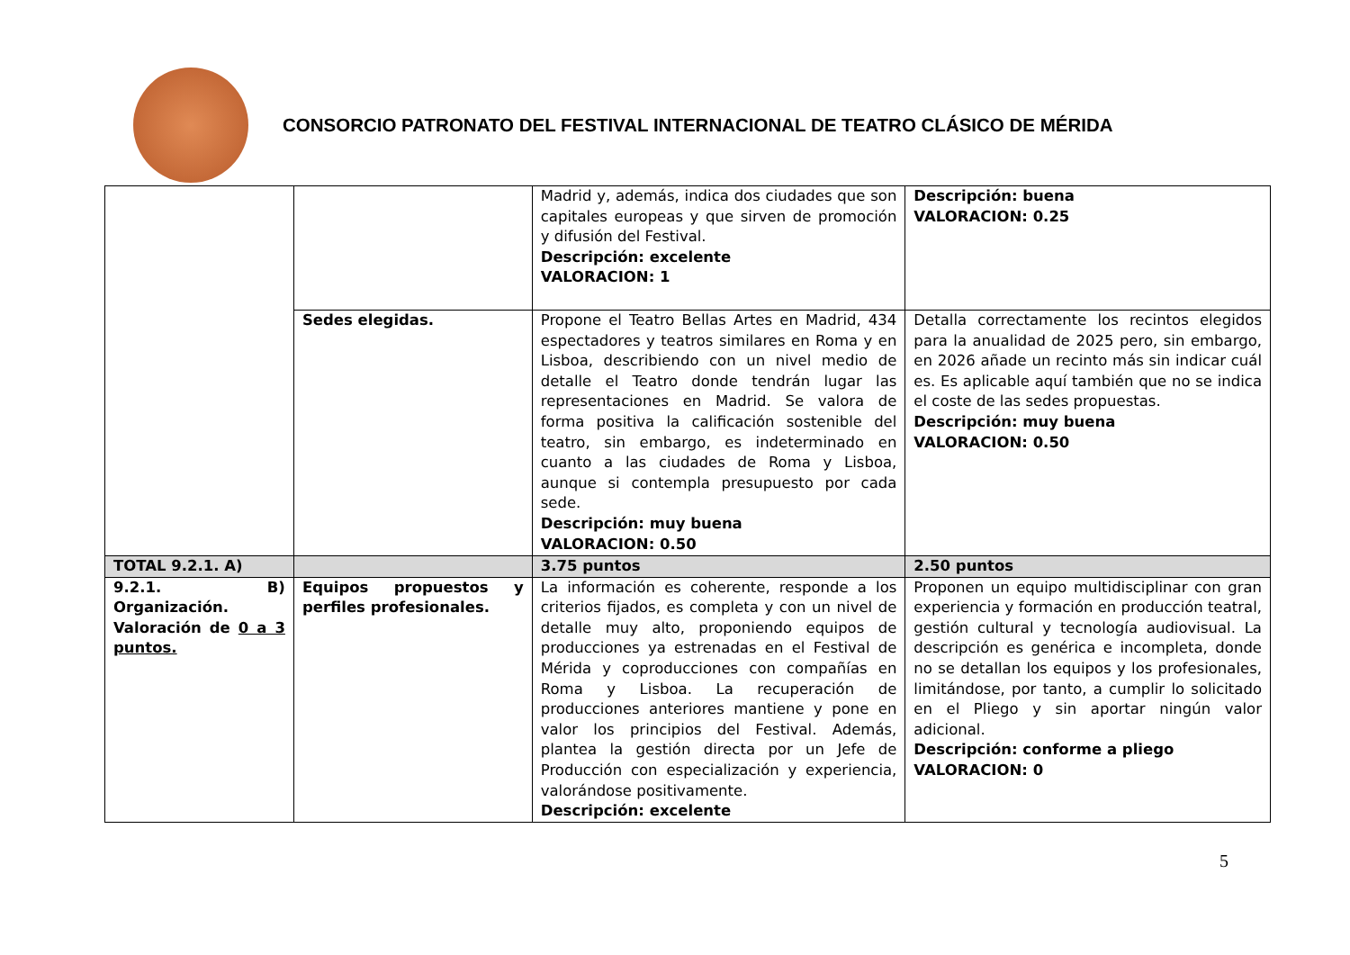CONSORCIO PATRONATO DEL FESTIVAL INTERNACIONAL DE TEATRO CLÁSICO DE MÉRIDA
| | | Madrid y, además, indica dos ciudades que son capitales europeas y que sirven de promoción y difusión del Festival. Descripción: excelente VALORACION: 1 | Descripción: buena VALORACION: 0.25 |
| | Sedes elegidas. | Propone el Teatro Bellas Artes en Madrid, 434 espectadores y teatros similares en Roma y en Lisboa, describiendo con un nivel medio de detalle el Teatro donde tendrán lugar las representaciones en Madrid. Se valora de forma positiva la calificación sostenible del teatro, sin embargo, es indeterminado en cuanto a las ciudades de Roma y Lisboa, aunque si contempla presupuesto por cada sede. Descripción: muy buena VALORACION: 0.50 | Detalla correctamente los recintos elegidos para la anualidad de 2025 pero, sin embargo, en 2026 añade un recinto más sin indicar cuál es. Es aplicable aquí también que no se indica el coste de las sedes propuestas. Descripción: muy buena VALORACION: 0.50 |
| TOTAL 9.2.1. A) | | 3.75 puntos | 2.50 puntos |
| 9.2.1. B) Organización. Valoración de 0 a 3 puntos. | Equipos propuestos y perfiles profesionales. | La información es coherente, responde a los criterios fijados, es completa y con un nivel de detalle muy alto, proponiendo equipos de producciones ya estrenadas en el Festival de Mérida y coproducciones con compañías en Roma y Lisboa. La recuperación de producciones anteriores mantiene y pone en valor los principios del Festival. Además, plantea la gestión directa por un Jefe de Producción con especialización y experiencia, valorándose positivamente. Descripción: excelente | Proponen un equipo multidisciplinar con gran experiencia y formación en producción teatral, gestión cultural y tecnología audiovisual. La descripción es genérica e incompleta, donde no se detallan los equipos y los profesionales, limitándose, por tanto, a cumplir lo solicitado en el Pliego y sin aportar ningún valor adicional. Descripción: conforme a pliego VALORACION: 0 |
5